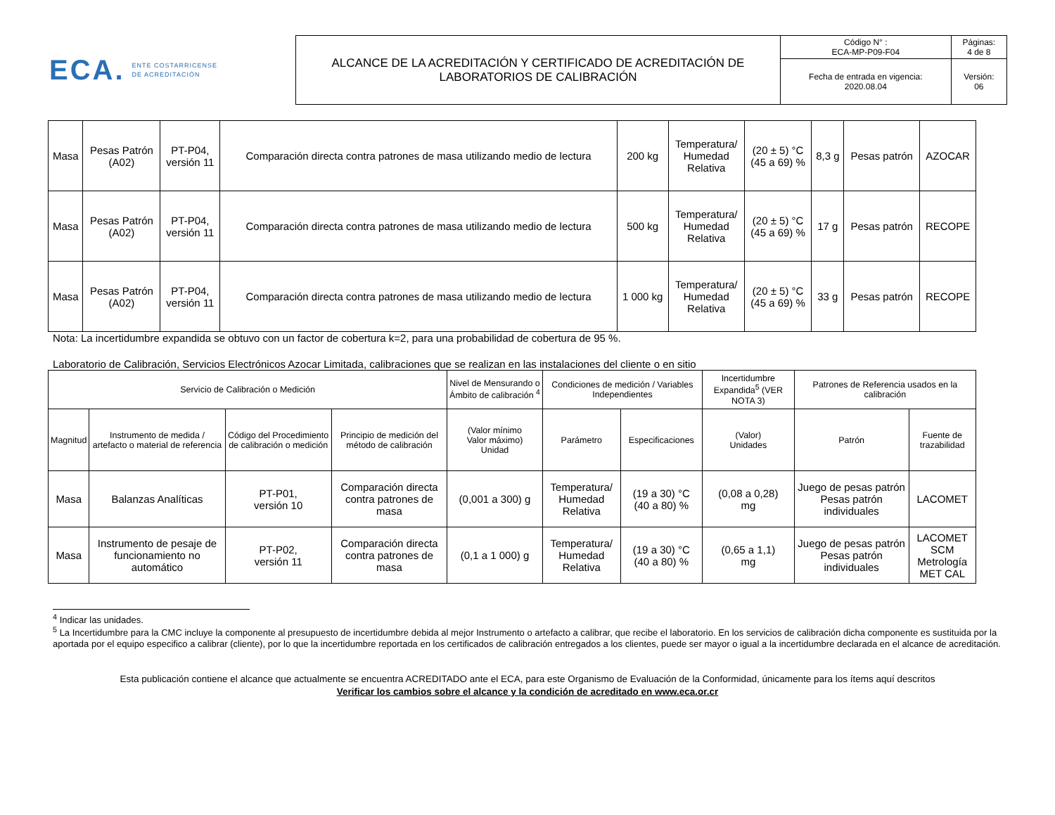ECA. ENTE COSTARRICENSE
DE ACREDITACIÓN
| ALCANCE DE LA ACREDITACIÓN Y CERTIFICADO DE ACREDITACIÓN DE LABORATORIOS DE CALIBRACIÓN | Código N° : ECA-MP-P09-F04 | Páginas: 4 de 8 |
| | Fecha de entrada en vigencia: 2020.08.04 | Versión: 06 |
| Masa | Pesas Patrón (A02) | PT-P04, versión 11 | Comparación directa contra patrones de masa utilizando medio de lectura | 200 kg | Temperatura/ Humedad Relativa | (20 ± 5) °C (45 a 69) % | 8,3 g | Pesas patrón | AZOCAR |
| Masa | Pesas Patrón (A02) | PT-P04, versión 11 | Comparación directa contra patrones de masa utilizando medio de lectura | 500 kg | Temperatura/ Humedad Relativa | (20 ± 5) °C (45 a 69) % | 17 g | Pesas patrón | RECOPE |
| Masa | Pesas Patrón (A02) | PT-P04, versión 11 | Comparación directa contra patrones de masa utilizando medio de lectura | 1 000 kg | Temperatura/ Humedad Relativa | (20 ± 5) °C (45 a 69) % | 33 g | Pesas patrón | RECOPE |
Nota: La incertidumbre expandida se obtuvo con un factor de cobertura k=2, para una probabilidad de cobertura de 95 %.
Laboratorio de Calibración, Servicios Electrónicos Azocar Limitada, calibraciones que se realizan en las instalaciones del cliente o en sitio
| Servicio de Calibración o Medición | | | | Nivel de Mensurando o Ámbito de calibración <sup>4</sup> | Condiciones de medición / Variables Independientes | | Incertidumbre Expandida<sup>5</sup> (VER NOTA 3) | Patrones de Referencia usados en la calibración | |
| --- | --- | --- | --- | --- | --- | --- | --- | --- | --- |
| Magnitud | Instrumento de medida / artefacto o material de referencia | Código del Procedimiento de calibración o medición | Principio de medición del método de calibración | (Valor mínimo Valor máximo) Unidad | Parámetro | Especificaciones | (Valor) Unidades | Patrón | Fuente de trazabilidad |
| Masa | Balanzas Analíticas | PT-P01, versión 10 | Comparación directa contra patrones de masa | (0,001 a 300) g | Temperatura/ Humedad Relativa | (19 a 30) °C (40 a 80) % | (0,08 a 0,28) mg | Juego de pesas patrón Pesas patrón individuales | LACOMET |
| Masa | Instrumento de pesaje de funcionamiento no automático | PT-P02, versión 11 | Comparación directa contra patrones de masa | (0,1 a 1 000) g | Temperatura/ Humedad Relativa | (19 a 30) °C (40 a 80) % | (0,65 a 1,1) mg | Juego de pesas patrón Pesas patrón individuales | LACOMET SCM Metrología MET CAL |
<sup>4</sup> Indicar las unidades.
<sup>5</sup> La Incertidumbre para la CMC incluye la componente al presupuesto de incertidumbre debida al mejor Instrumento o artefacto a calibrar, que recibe el laboratorio. En los servicios de calibración dicha componente es sustituida por la aportada por el equipo especifico a calibrar (cliente), por lo que la incertidumbre reportada en los certificados de calibración entregados a los clientes, puede ser mayor o igual a la incertidumbre declarada en el alcance de acreditación.
Esta publicación contiene el alcance que actualmente se encuentra ACREDITADO ante el ECA, para este Organismo de Evaluación de la Conformidad, únicamente para los ítems aquí descritos
Verificar los cambios sobre el alcance y la condición de acreditado en www.eca.or.cr